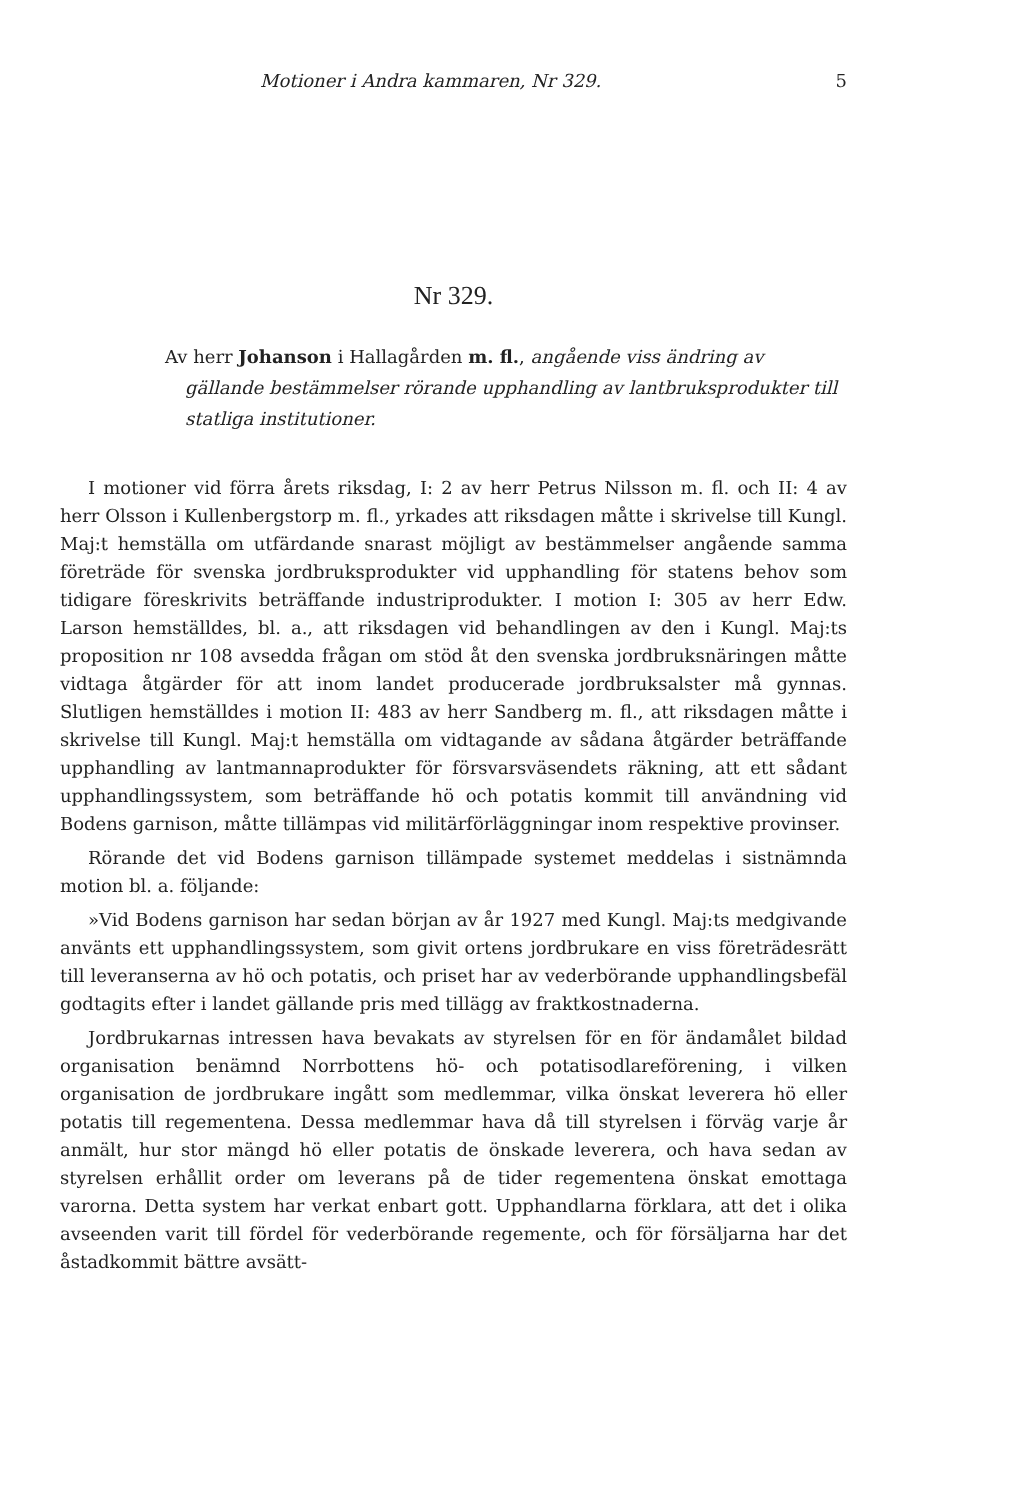Motioner i Andra kammaren, Nr 329. 5
Nr 329.
Av herr Johanson i Hallagården m. fl., angående viss ändring av gällande bestämmelser rörande upphandling av lantbruksprodukter till statliga institutioner.
I motioner vid förra årets riksdag, I: 2 av herr Petrus Nilsson m. fl. och II: 4 av herr Olsson i Kullenbergstorp m. fl., yrkades att riksdagen måtte i skrivelse till Kungl. Maj:t hemställa om utfärdande snarast möjligt av bestämmelser angående samma företräde för svenska jordbruksprodukter vid upphandling för statens behov som tidigare föreskrivits beträffande industriprodukter. I motion I: 305 av herr Edw. Larson hemställdes, bl. a., att riksdagen vid behandlingen av den i Kungl. Maj:ts proposition nr 108 avsedda frågan om stöd åt den svenska jordbruksnäringen måtte vidtaga åtgärder för att inom landet producerade jordbruksalster må gynnas. Slutligen hemställdes i motion II: 483 av herr Sandberg m. fl., att riksdagen måtte i skrivelse till Kungl. Maj:t hemställa om vidtagande av sådana åtgärder beträffande upphandling av lantmannaprodukter för försvarsväsendets räkning, att ett sådant upphandlingssystem, som beträffande hö och potatis kommit till användning vid Bodens garnison, måtte tillämpas vid militärförläggningar inom respektive provinser.
Rörande det vid Bodens garnison tillämpade systemet meddelas i sistnämnda motion bl. a. följande:
»Vid Bodens garnison har sedan början av år 1927 med Kungl. Maj:ts medgivande använts ett upphandlingssystem, som givit ortens jordbrukare en viss företrädesrätt till leveranserna av hö och potatis, och priset har av vederbörande upphandlingsbefäl godtagits efter i landet gällande pris med tillägg av fraktkostnaderna.
Jordbrukarnas intressen hava bevakats av styrelsen för en för ändamålet bildad organisation benämnd Norrbottens hö- och potatisodlareförening, i vilken organisation de jordbrukare ingått som medlemmar, vilka önskat leverera hö eller potatis till regementena. Dessa medlemmar hava då till styrelsen i förväg varje år anmält, hur stor mängd hö eller potatis de önskade leverera, och hava sedan av styrelsen erhållit order om leverans på de tider regementena önskat emottaga varorna. Detta system har verkat enbart gott. Upphandlarna förklara, att det i olika avseenden varit till fördel för vederbörande regemente, och för försäljarna har det åstadkommit bättre avsätt-